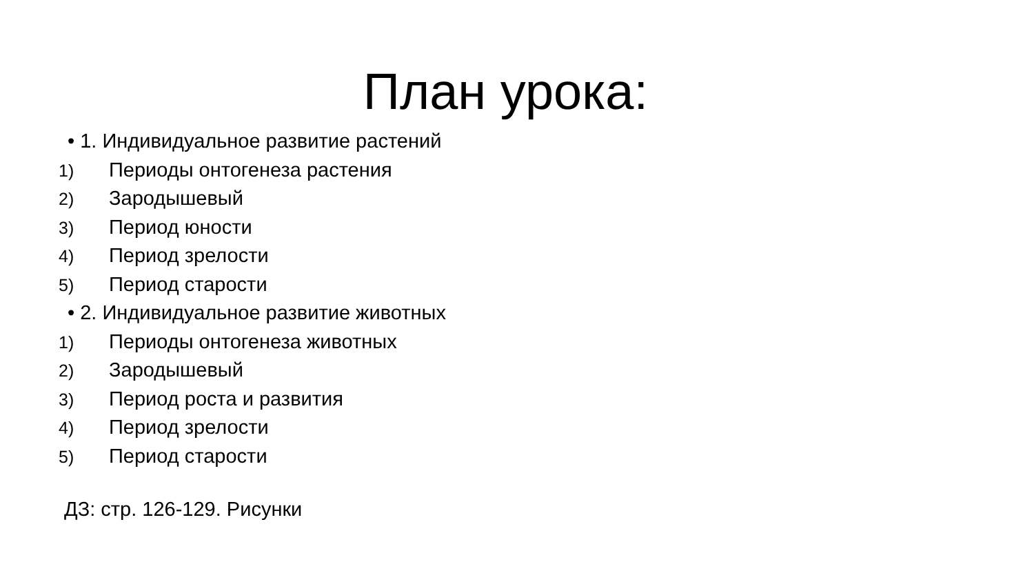План урока:
• 1. Индивидуальное развитие растений
1) Периоды онтогенеза растения
2) Зародышевый
3) Период юности
4) Период зрелости
5) Период старости
• 2. Индивидуальное развитие животных
1) Периоды онтогенеза животных
2) Зародышевый
3) Период роста и развития
4) Период зрелости
5) Период старости
ДЗ: стр. 126-129. Рисунки